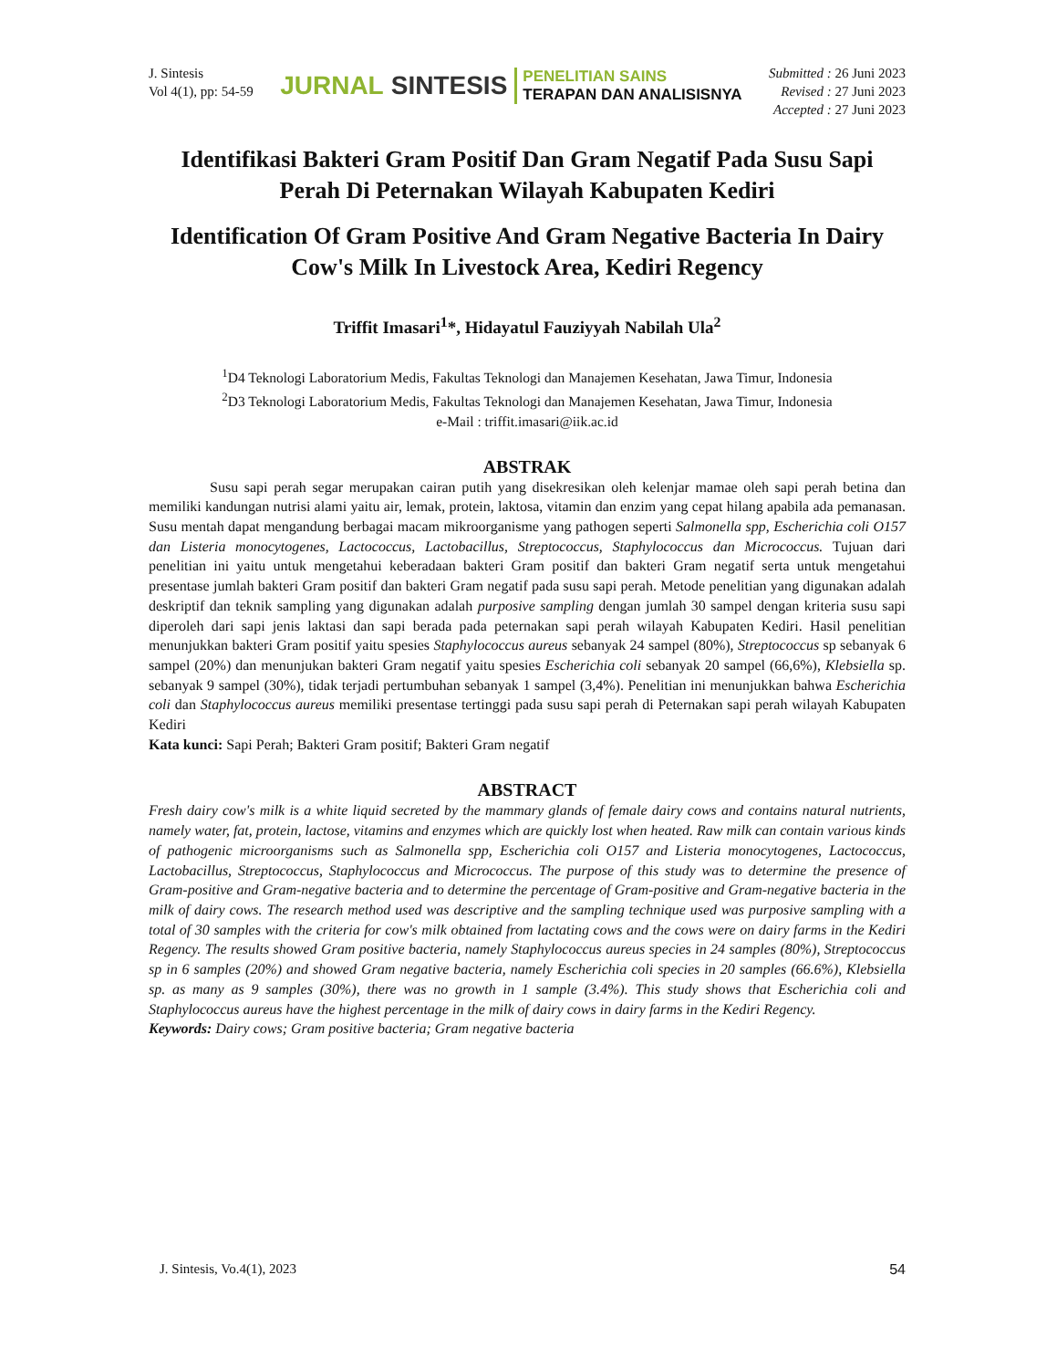J. Sintesis
Vol 4(1), pp: 54-59
JURNAL SINTESIS
PENELITIAN SAINS
TERAPAN DAN ANALISISNYA
Submitted : 26 Juni 2023
Revised : 27 Juni 2023
Accepted : 27 Juni 2023
Identifikasi Bakteri Gram Positif Dan Gram Negatif Pada Susu Sapi Perah Di Peternakan Wilayah Kabupaten Kediri
Identification Of Gram Positive And Gram Negative Bacteria In Dairy Cow's Milk In Livestock Area, Kediri Regency
Triffit Imasari<sup>1</sup>*, Hidayatul Fauziyyah Nabilah Ula<sup>2</sup>
<sup>1</sup> D4 Teknologi Laboratorium Medis, Fakultas Teknologi dan Manajemen Kesehatan, Jawa Timur, Indonesia
<sup>2</sup> D3 Teknologi Laboratorium Medis, Fakultas Teknologi dan Manajemen Kesehatan, Jawa Timur, Indonesia
e-Mail : triffit.imasari@iik.ac.id
ABSTRAK
Susu sapi perah segar merupakan cairan putih yang disekresikan oleh kelenjar mamae oleh sapi perah betina dan memiliki kandungan nutrisi alami yaitu air, lemak, protein, laktosa, vitamin dan enzim yang cepat hilang apabila ada pemanasan. Susu mentah dapat mengandung berbagai macam mikroorganisme yang pathogen seperti Salmonella spp, Escherichia coli O157 dan Listeria monocytogenes, Lactococcus, Lactobacillus, Streptococcus, Staphylococcus dan Micrococcus. Tujuan dari penelitian ini yaitu untuk mengetahui keberadaan bakteri Gram positif dan bakteri Gram negatif serta untuk mengetahui presentase jumlah bakteri Gram positif dan bakteri Gram negatif pada susu sapi perah. Metode penelitian yang digunakan adalah deskriptif dan teknik sampling yang digunakan adalah purposive sampling dengan jumlah 30 sampel dengan kriteria susu sapi diperoleh dari sapi jenis laktasi dan sapi berada pada peternakan sapi perah wilayah Kabupaten Kediri. Hasil penelitian menunjukkan bakteri Gram positif yaitu spesies Staphylococcus aureus sebanyak 24 sampel (80%), Streptococcus sp sebanyak 6 sampel (20%) dan menunjukan bakteri Gram negatif yaitu spesies Escherichia coli sebanyak 20 sampel (66,6%), Klebsiella sp. sebanyak 9 sampel (30%), tidak terjadi pertumbuhan sebanyak 1 sampel (3,4%). Penelitian ini menunjukkan bahwa Escherichia coli dan Staphylococcus aureus memiliki presentase tertinggi pada susu sapi perah di Peternakan sapi perah wilayah Kabupaten Kediri
Kata kunci: Sapi Perah; Bakteri Gram positif; Bakteri Gram negatif
ABSTRACT
Fresh dairy cow's milk is a white liquid secreted by the mammary glands of female dairy cows and contains natural nutrients, namely water, fat, protein, lactose, vitamins and enzymes which are quickly lost when heated. Raw milk can contain various kinds of pathogenic microorganisms such as Salmonella spp, Escherichia coli O157 and Listeria monocytogenes, Lactococcus, Lactobacillus, Streptococcus, Staphylococcus and Micrococcus. The purpose of this study was to determine the presence of Gram-positive and Gram-negative bacteria and to determine the percentage of Gram-positive and Gram-negative bacteria in the milk of dairy cows. The research method used was descriptive and the sampling technique used was purposive sampling with a total of 30 samples with the criteria for cow's milk obtained from lactating cows and the cows were on dairy farms in the Kediri Regency. The results showed Gram positive bacteria, namely Staphylococcus aureus species in 24 samples (80%), Streptococcus sp in 6 samples (20%) and showed Gram negative bacteria, namely Escherichia coli species in 20 samples (66.6%), Klebsiella sp. as many as 9 samples (30%), there was no growth in 1 sample (3.4%). This study shows that Escherichia coli and Staphylococcus aureus have the highest percentage in the milk of dairy cows in dairy farms in the Kediri Regency.
Keywords: Dairy cows; Gram positive bacteria; Gram negative bacteria
J. Sintesis, Vo.4(1), 2023 54